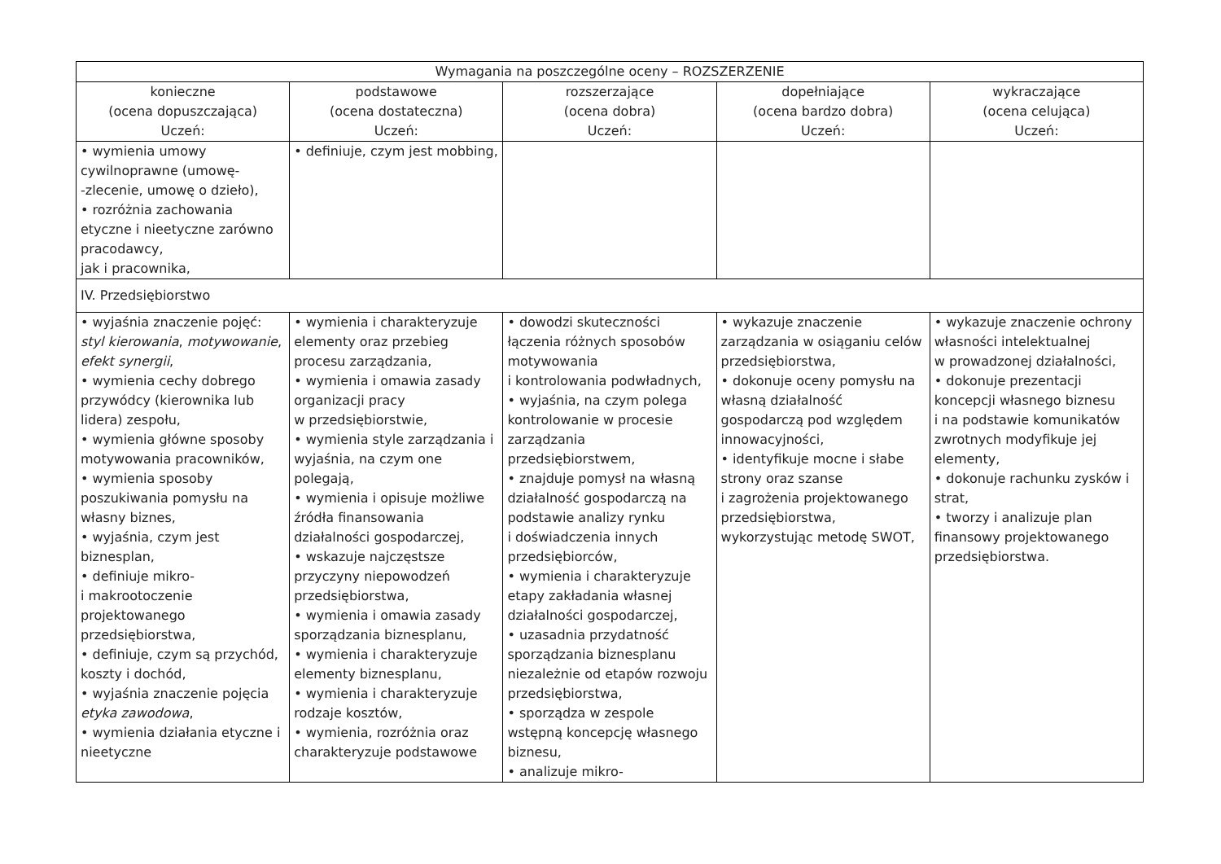| Wymagania na poszczególne oceny – ROZSZERZENIE | | | | |
| --- | --- | --- | --- | --- |
| konieczne (ocena dopuszczająca) Uczeń: | podstawowe (ocena dostateczna) Uczeń: | rozszerzające (ocena dobra) Uczeń: | dopełniające (ocena bardzo dobra) Uczeń: | wykraczające (ocena celująca) Uczeń: |
| • wymienia umowy cywilnoprawne (umowę- -zlecenie, umowę o dzieło), • rozróżnia zachowania etyczne i nieetyczne zarówno pracodawcy, jak i pracownika, | • definiuje, czym jest mobbing, | | | |
| IV. Przedsiębiorstwo | | | | |
| • wyjaśnia znaczenie pojęć: styl kierowania , motywowanie , efekt synergii , • wymienia cechy dobrego przywódcy (kierownika lub lidera) zespołu, • wymienia główne sposoby motywowania pracowników, • wymienia sposoby poszukiwania pomysłu na własny biznes, • wyjaśnia, czym jest biznesplan, • definiuje mikro- i makrootoczenie projektowanego przedsiębiorstwa, • definiuje, czym są przychód, koszty i dochód, • wyjaśnia znaczenie pojęcia etyka zawodowa , • wymienia działania etyczne i nieetyczne | • wymienia i charakteryzuje elementy oraz przebieg procesu zarządzania, • wymienia i omawia zasady organizacji pracy w przedsiębiorstwie, • wymienia style zarządzania i wyjaśnia, na czym one polegają, • wymienia i opisuje możliwe źródła finansowania działalności gospodarczej, • wskazuje najczęstsze przyczyny niepowodzeń przedsiębiorstwa, • wymienia i omawia zasady sporządzania biznesplanu, • wymienia i charakteryzuje elementy biznesplanu, • wymienia i charakteryzuje rodzaje kosztów, • wymienia, rozróżnia oraz charakteryzuje podstawowe | • dowodzi skuteczności łączenia różnych sposobów motywowania i kontrolowania podwładnych, • wyjaśnia, na czym polega kontrolowanie w procesie zarządzania przedsiębiorstwem, • znajduje pomysł na własną działalność gospodarczą na podstawie analizy rynku i doświadczenia innych przedsiębiorców, • wymienia i charakteryzuje etapy zakładania własnej działalności gospodarczej, • uzasadnia przydatność sporządzania biznesplanu niezależnie od etapów rozwoju przedsiębiorstwa, • sporządza w zespole wstępną koncepcję własnego biznesu, • analizuje mikro- | • wykazuje znaczenie zarządzania w osiąganiu celów przedsiębiorstwa, • dokonuje oceny pomysłu na własną działalność gospodarczą pod względem innowacyjności, • identyfikuje mocne i słabe strony oraz szanse i zagrożenia projektowanego przedsiębiorstwa, wykorzystując metodę SWOT, | • wykazuje znaczenie ochrony własności intelektualnej w prowadzonej działalności, • dokonuje prezentacji koncepcji własnego biznesu i na podstawie komunikatów zwrotnych modyfikuje jej elementy, • dokonuje rachunku zysków i strat, • tworzy i analizuje plan finansowy projektowanego przedsiębiorstwa. |